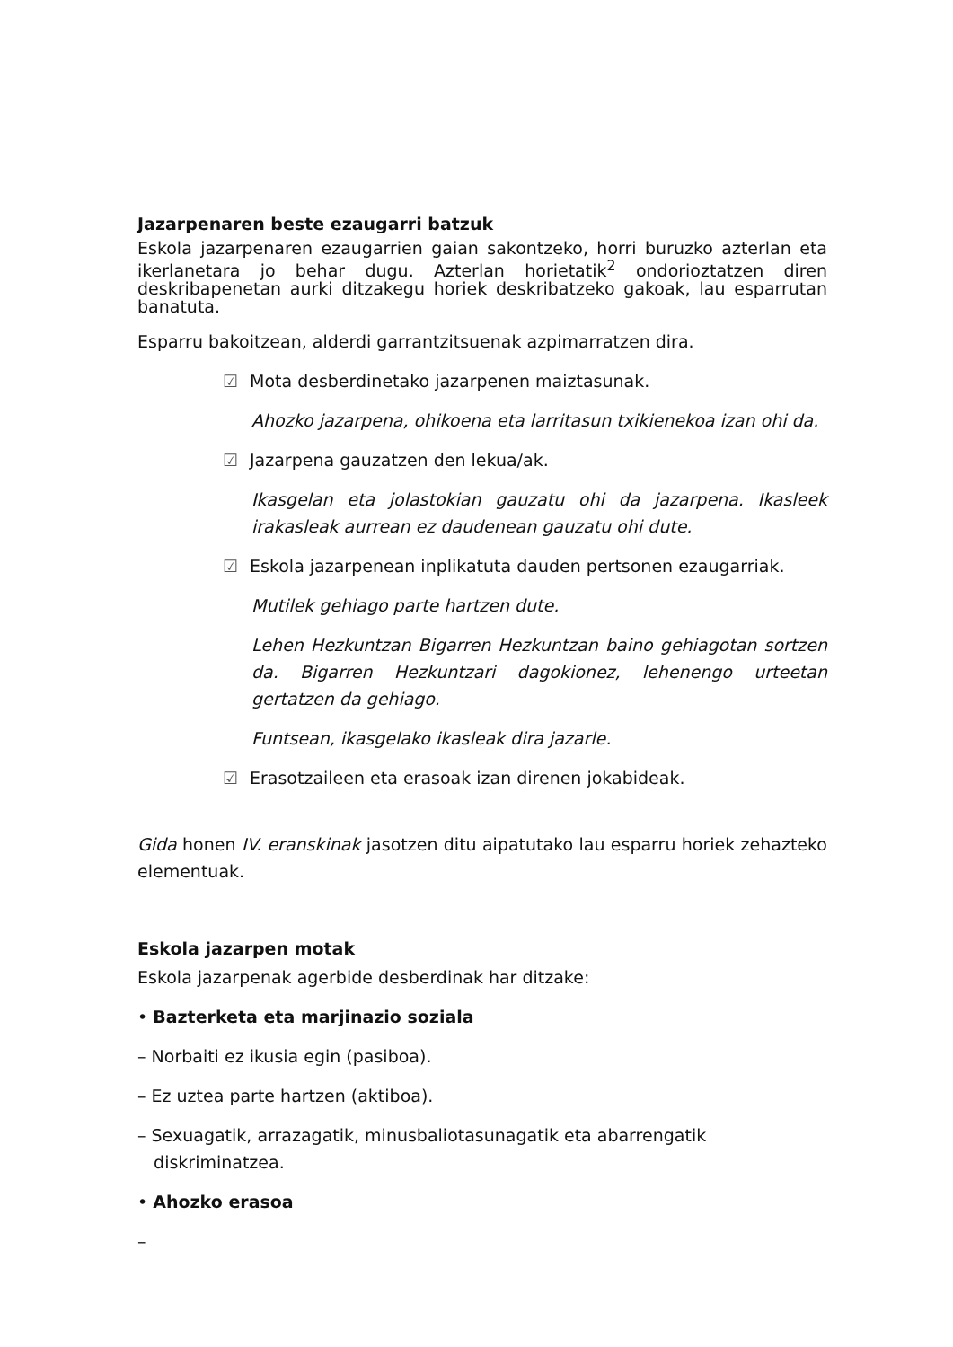Jazarpenaren beste ezaugarri batzuk
Eskola jazarpenaren ezaugarrien gaian sakontzeko, horri buruzko azterlan eta ikerlanetara jo behar dugu. Azterlan horietatik<sup>2</sup> ondorioztatzen diren deskribapenetan aurki ditzakegu horiek deskribatzeko gakoak, lau esparrutan banatuta.
Esparru bakoitzean, alderdi garrantzitsuenak azpimarratzen dira.
☑ Mota desberdinetako jazarpenen maiztasunak.
Ahozko jazarpena, ohikoena eta larritasun txikienekoa izan ohi da.
☑ Jazarpena gauzatzen den lekua/ak.
Ikasgelan eta jolastokian gauzatu ohi da jazarpena. Ikasleek irakasleak aurrean ez daudenean gauzatu ohi dute.
☑ Eskola jazarpenean inplikatuta dauden pertsonen ezaugarriak.
Mutilek gehiago parte hartzen dute.
Lehen Hezkuntzan Bigarren Hezkuntzan baino gehiagotan sortzen da. Bigarren Hezkuntzari dagokionez, lehenengo urteetan gertatzen da gehiago.
Funtsean, ikasgelako ikasleak dira jazarle.
☑ Erasotzaileen eta erasoak izan direnen jokabideak.
Gida honen IV. eranskinak jasotzen ditu aipatutako lau esparru horiek zehazteko elementuak.
Eskola jazarpen motak
Eskola jazarpenak agerbide desberdinak har ditzake:
• Bazterketa eta marjinazio soziala
– Norbaiti ez ikusia egin (pasiboa).
– Ez uztea parte hartzen (aktiboa).
– Sexuagatik, arrazagatik, minusbaliotasunagatik eta abarrengatik
diskriminatzea.
• Ahozko erasoa
–